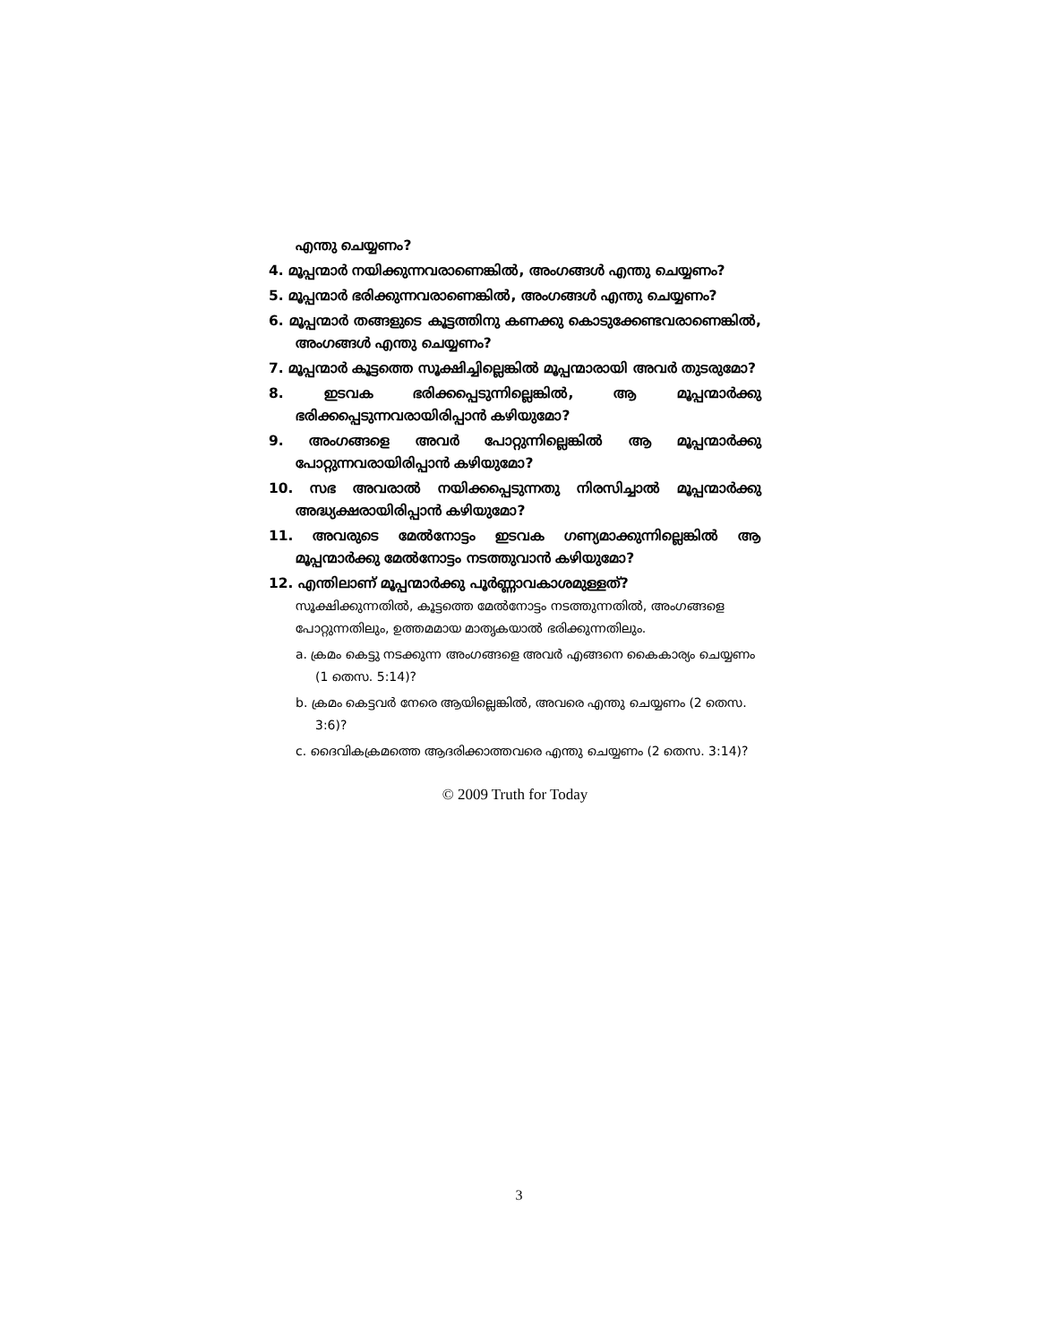എന്തു ചെയ്യണം?
4. മൂപ്പന്മാർ നയിക്കുന്നവരാണെങ്കിൽ, അംഗങ്ങൾ എന്തു ചെയ്യണം?
5. മൂപ്പന്മാർ ഭരിക്കുന്നവരാണെങ്കിൽ, അംഗങ്ങൾ എന്തു ചെയ്യണം?
6. മൂപ്പന്മാർ തങ്ങളുടെ കൂട്ടത്തിനു കണക്കു കൊടുക്കേണ്ടവരാണെങ്കിൽ, അംഗങ്ങൾ എന്തു ചെയ്യണം?
7. മൂപ്പന്മാർ കൂട്ടത്തെ സൂക്ഷിച്ചില്ലെങ്കിൽ മൂപ്പന്മാരായി അവർ തുടരുമോ?
8. ഇടവക ഭരിക്കപ്പെടുന്നില്ലെങ്കിൽ, ആ മൂപ്പന്മാർക്കു ഭരിക്കപ്പെടുന്നവരായിരിപ്പാൻ കഴിയുമോ?
9. അംഗങ്ങളെ അവർ പോറ്റുന്നില്ലെങ്കിൽ ആ മൂപ്പന്മാർക്കു പോറ്റുന്നവരായിരിപ്പാൻ കഴിയുമോ?
10. സഭ അവരാൽ നയിക്കപ്പെടുന്നതു നിരസിച്ചാൽ മൂപ്പന്മാർക്കു അദ്ധ്യക്ഷരായിരിപ്പാൻ കഴിയുമോ?
11. അവരുടെ മേൽനോട്ടം ഇടവക ഗണ്യമാക്കുന്നില്ലെങ്കിൽ ആ മൂപ്പന്മാർക്കു മേൽനോട്ടം നടത്തുവാൻ കഴിയുമോ?
12. എന്തിലാണ് മൂപ്പന്മാർക്കു പൂർണ്ണാവകാശമുള്ളത്?
സൂക്ഷിക്കുന്നതിൽ, കൂട്ടത്തെ മേൽനോട്ടം നടത്തുന്നതിൽ, അംഗങ്ങളെ പോറ്റുന്നതിലും, ഉത്തമമായ മാതൃകയാൽ ഭരിക്കുന്നതിലും.
a. ക്രമം കെട്ടു നടക്കുന്ന അംഗങ്ങളെ അവർ എങ്ങനെ കൈകാര്യം ചെയ്യണം (1 തെസ. 5:14)?
b. ക്രമം കെട്ടവർ നേരെ ആയില്ലെങ്കിൽ, അവരെ എന്തു ചെയ്യണം (2 തെസ. 3:6)?
c. ദൈവികക്രമത്തെ ആദരിക്കാത്തവരെ എന്തു ചെയ്യണം (2 തെസ. 3:14)?
© 2009 Truth for Today
3